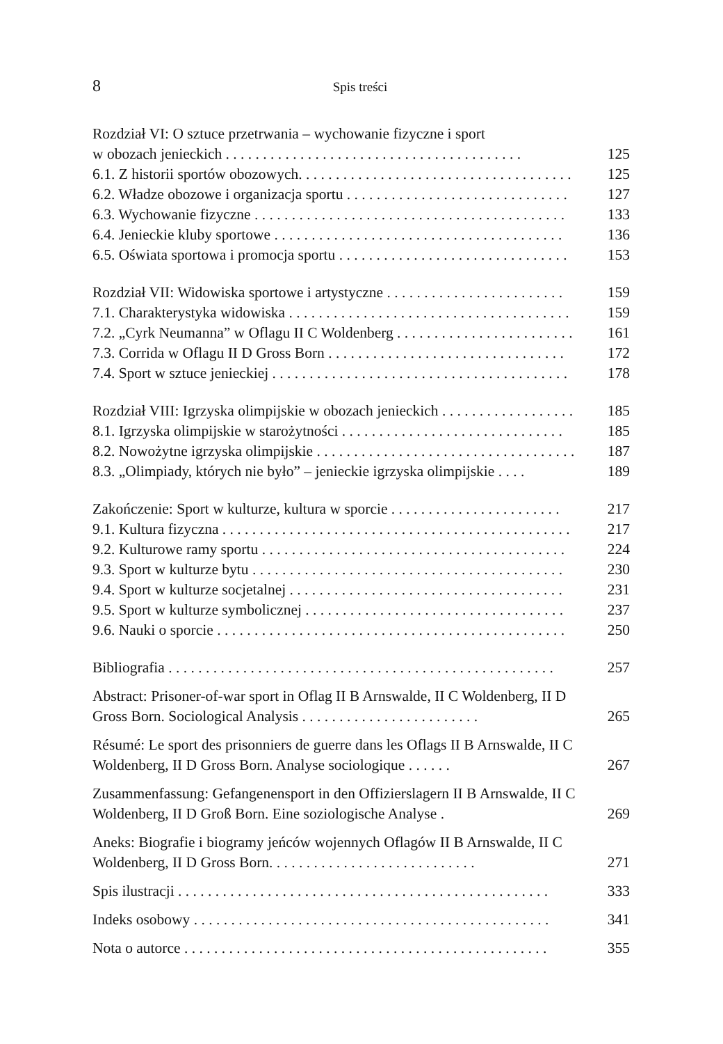8
Spis treści
Rozdział VI: O sztuce przetrwania – wychowanie fizyczne i sport
w obozach jenieckich . . . . . . . . . . . . . . . . . . . . . . . . . . . . . . . . . . . . . . . .
125
6.1. Z historii sportów obozowych. . . . . . . . . . . . . . . . . . . . . . . . . . . . . . . . . . . . .
125
6.2. Władze obozowe i organizacja sportu . . . . . . . . . . . . . . . . . . . . . . . . . . . . . .
127
6.3. Wychowanie fizyczne . . . . . . . . . . . . . . . . . . . . . . . . . . . . . . . . . . . . . . . . . .
133
6.4. Jenieckie kluby sportowe . . . . . . . . . . . . . . . . . . . . . . . . . . . . . . . . . . . . . . .
136
6.5. Oświata sportowa i promocja sportu . . . . . . . . . . . . . . . . . . . . . . . . . . . . . . .
153
Rozdział VII: Widowiska sportowe i artystyczne . . . . . . . . . . . . . . . . . . . . . . . .
159
7.1. Charakterystyka widowiska . . . . . . . . . . . . . . . . . . . . . . . . . . . . . . . . . . . . . .
159
7.2. „Cyrk Neumanna” w Oflagu II C Woldenberg . . . . . . . . . . . . . . . . . . . . . . . .
161
7.3. Corrida w Oflagu II D Gross Born . . . . . . . . . . . . . . . . . . . . . . . . . . . . . . . .
172
7.4. Sport w sztuce jenieckiej . . . . . . . . . . . . . . . . . . . . . . . . . . . . . . . . . . . . . . . .
178
Rozdział VIII: Igrzyska olimpijskie w obozach jenieckich . . . . . . . . . . . . . . . . . .
185
8.1. Igrzyska olimpijskie w starożytności . . . . . . . . . . . . . . . . . . . . . . . . . . . . . .
185
8.2. Nowożytne igrzyska olimpijskie . . . . . . . . . . . . . . . . . . . . . . . . . . . . . . . . . . .
187
8.3. „Olimpiady, których nie było” – jenieckie igrzyska olimpijskie . . . .
189
Zakończenie: Sport w kulturze, kultura w sporcie . . . . . . . . . . . . . . . . . . . . . . .
217
9.1. Kultura fizyczna . . . . . . . . . . . . . . . . . . . . . . . . . . . . . . . . . . . . . . . . . . . . . . .
217
9.2. Kulturowe ramy sportu . . . . . . . . . . . . . . . . . . . . . . . . . . . . . . . . . . . . . . . . .
224
9.3. Sport w kulturze bytu . . . . . . . . . . . . . . . . . . . . . . . . . . . . . . . . . . . . . . . . . .
230
9.4. Sport w kulturze socjetalnej . . . . . . . . . . . . . . . . . . . . . . . . . . . . . . . . . . . . .
231
9.5. Sport w kulturze symbolicznej . . . . . . . . . . . . . . . . . . . . . . . . . . . . . . . . . . .
237
9.6. Nauki o sporcie . . . . . . . . . . . . . . . . . . . . . . . . . . . . . . . . . . . . . . . . . . . . . . .
250
Bibliografia . . . . . . . . . . . . . . . . . . . . . . . . . . . . . . . . . . . . . . . . . . . . . . . . . . . .
257
Abstract: Prisoner-of-war sport in Oflag II B Arnswalde, II C Woldenberg, II D Gross Born. Sociological Analysis . . . . . . . . . . . . . . . . . . . . . . . .
265
Résumé: Le sport des prisonniers de guerre dans les Oflags II B Arnswalde, II C Woldenberg, II D Gross Born. Analyse sociologique . . . . . .
267
Zusammenfassung: Gefangenensport in den Offizierslagern II B Arnswalde, II C Woldenberg, II D Groß Born. Eine soziologische Analyse .
269
Aneks: Biografie i biogramy jeńców wojennych Oflagów II B Arnswalde, II C Woldenberg, II D Gross Born. . . . . . . . . . . . . . . . . . . . . . . . . . . .
271
Spis ilustracji . . . . . . . . . . . . . . . . . . . . . . . . . . . . . . . . . . . . . . . . . . . . . . . . . .
333
Indeks osobowy . . . . . . . . . . . . . . . . . . . . . . . . . . . . . . . . . . . . . . . . . . . . . . . .
341
Nota o autorce . . . . . . . . . . . . . . . . . . . . . . . . . . . . . . . . . . . . . . . . . . . . . . . . .
355